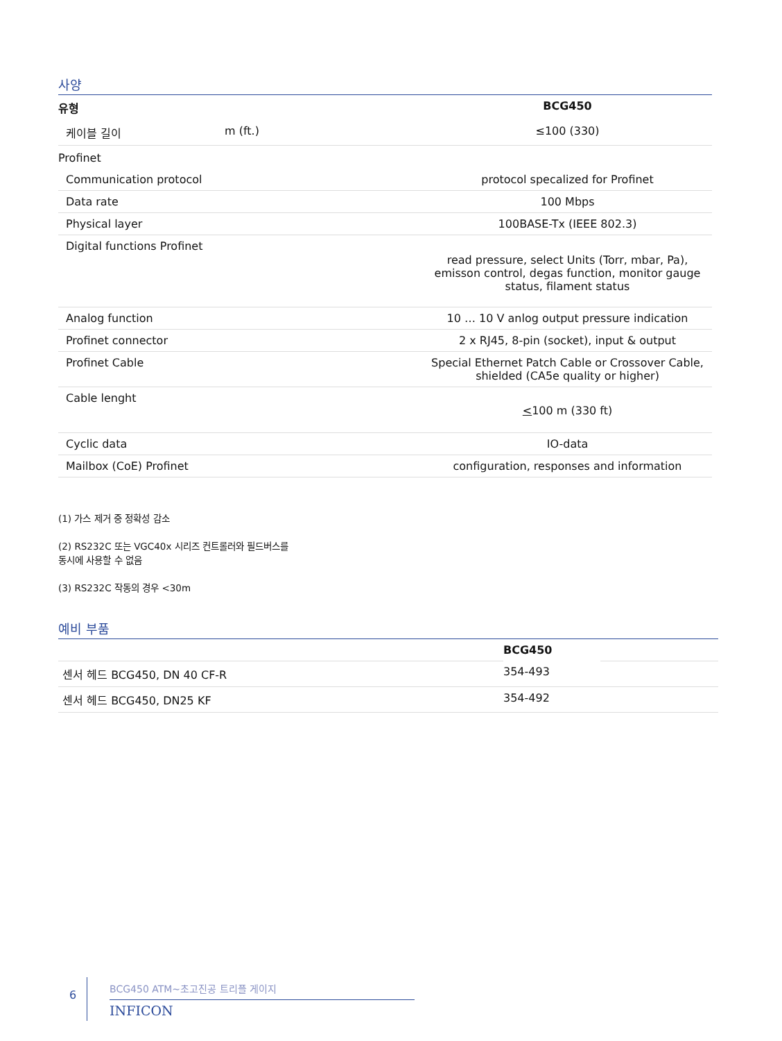사양
| 유형 | | BCG450 |
| --- | --- | --- |
| 케이블 길이 | m (ft.) | ≤100 (330) |
| Profinet | | |
| Communication protocol | | protocol specalized for Profinet |
| Data rate | | 100 Mbps |
| Physical layer | | 100BASE-Tx (IEEE 802.3) |
| Digital functions Profinet | | read pressure, select Units (Torr, mbar, Pa), emisson control, degas function, monitor gauge status, filament status |
| Analog function | | 10 … 10 V anlog output pressure indication |
| Profinet connector | | 2 x RJ45, 8-pin (socket), input & output |
| Profinet Cable | | Special Ethernet Patch Cable or Crossover Cable, shielded (CA5e quality or higher) |
| Cable lenght | | < 100 m (330 ft) |
| Cyclic data | | IO-data |
| Mailbox (CoE) Profinet | | configuration, responses and information |
(1) 가스 제거 중 정확성 감소
(2) RS232C 또는 VGC40x 시리즈 컨트롤러와 필드버스를
동시에 사용할 수 없음
(3) RS232C 작동의 경우 <30m
예비 부품
| | BCG450 | |
| 센서 헤드 BCG450, DN 40 CF-R | 354-493 | |
| 센서 헤드 BCG450, DN25 KF | 354-492 | |
6
BCG450 ATM~초고진공 트리플 게이지
INFICON